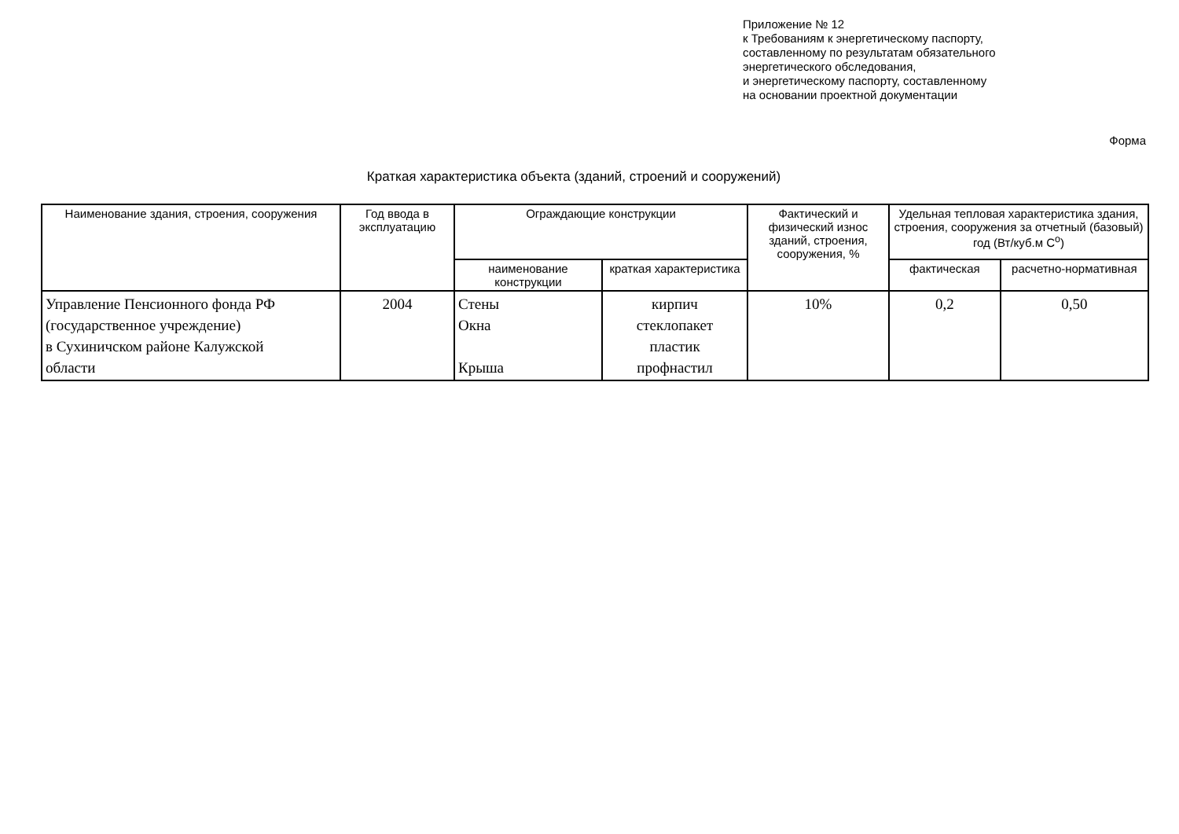Приложение № 12
к Требованиям к энергетическому паспорту,
составленному по результатам обязательного
энергетического обследования,
и энергетическому паспорту, составленному
на основании проектной документации
Форма
Краткая характеристика объекта (зданий, строений и сооружений)
| Наименование здания, строения, сооружения | Год ввода в эксплуатацию | Ограждающие конструкции | | Фактический и физический износ зданий, строения, сооружения, % | Удельная тепловая характеристика здания, строения, сооружения за отчетный (базовый) год (Вт/куб.м С<sup>о</sup>) | |
| --- | --- | --- | --- | --- | --- | --- |
| | | наименование конструкции | краткая характеристика | | фактическая | расчетно-нормативная |
| Управление Пенсионного фонда РФ (государственное учреждение) в Сухиничском районе Калужской области | 2004 | Стены Окна Крыша | кирпич стеклопакет пластик профнастил | 10% | 0,2 | 0,50 |